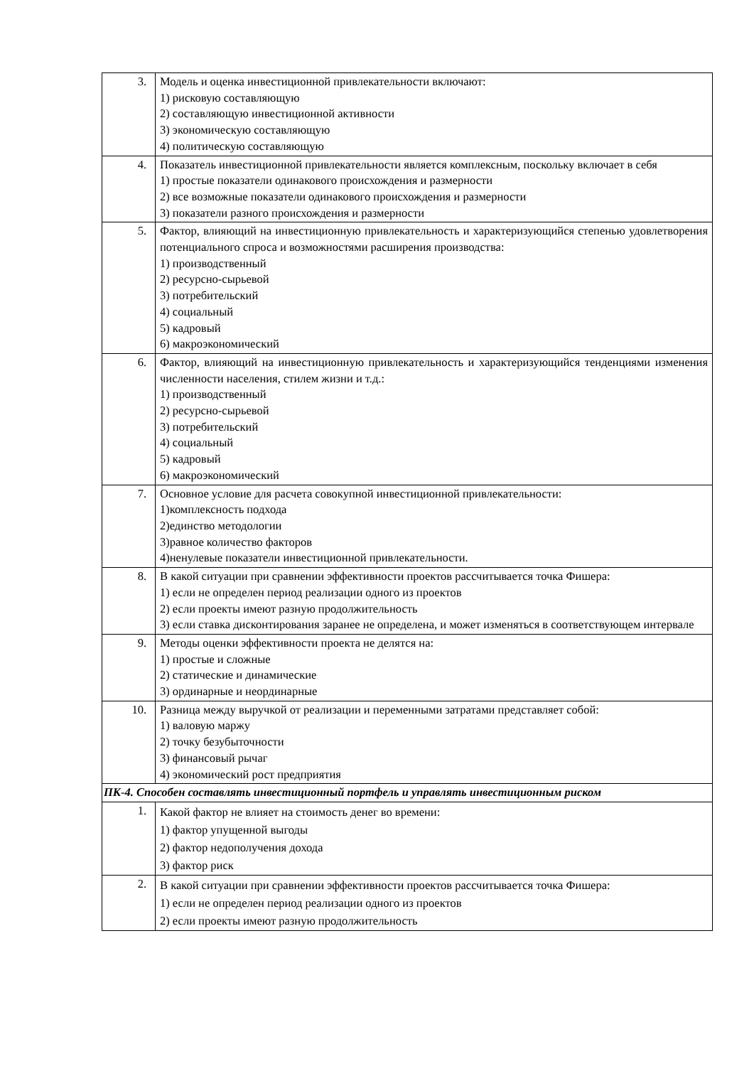| 3. | Модель и оценка инвестиционной привлекательности включают: 1) рисковую составляющую 2) составляющую инвестиционной активности 3) экономическую составляющую 4) политическую составляющую |
| 4. | Показатель инвестиционной привлекательности является комплексным, поскольку включает в себя 1) простые показатели одинакового происхождения и размерности 2) все возможные показатели одинакового происхождения и размерности 3) показатели разного происхождения и размерности |
| 5. | Фактор, влияющий на инвестиционную привлекательность и характеризующийся степенью удовлетворения потенциального спроса и возможностями расширения производства: 1) производственный 2) ресурсно-сырьевой 3) потребительский 4) социальный 5) кадровый 6) макроэкономический |
| 6. | Фактор, влияющий на инвестиционную привлекательность и характеризующийся тенденциями изменения численности населения, стилем жизни и т.д.: 1) производственный 2) ресурсно-сырьевой 3) потребительский 4) социальный 5) кадровый 6) макроэкономический |
| 7. | Основное условие для расчета совокупной инвестиционной привлекательности: 1)комплексность подхода 2)единство методологии 3)равное количество факторов 4)ненулевые показатели инвестиционной привлекательности. |
| 8. | В какой ситуации при сравнении эффективности проектов рассчитывается точка Фишера: 1) если не определен период реализации одного из проектов 2) если проекты имеют разную продолжительность 3) если ставка дисконтирования заранее не определена, и может изменяться в соответствующем интервале |
| 9. | Методы оценки эффективности проекта не делятся на: 1) простые и сложные 2) статические и динамические 3) ординарные и неординарные |
| 10. | Разница между выручкой от реализации и переменными затратами представляет собой: 1) валовую маржу 2) точку безубыточности 3) финансовый рычаг 4) экономический рост предприятия |
| ПК-4. Способен составлять инвестиционный портфель и управлять инвестиционным риском | |
| 1. | Какой фактор не влияет на стоимость денег во времени: 1) фактор упущенной выгоды 2) фактор недополучения дохода 3) фактор риск |
| 2. | В какой ситуации при сравнении эффективности проектов рассчитывается точка Фишера: 1) если не определен период реализации одного из проектов 2) если проекты имеют разную продолжительность |